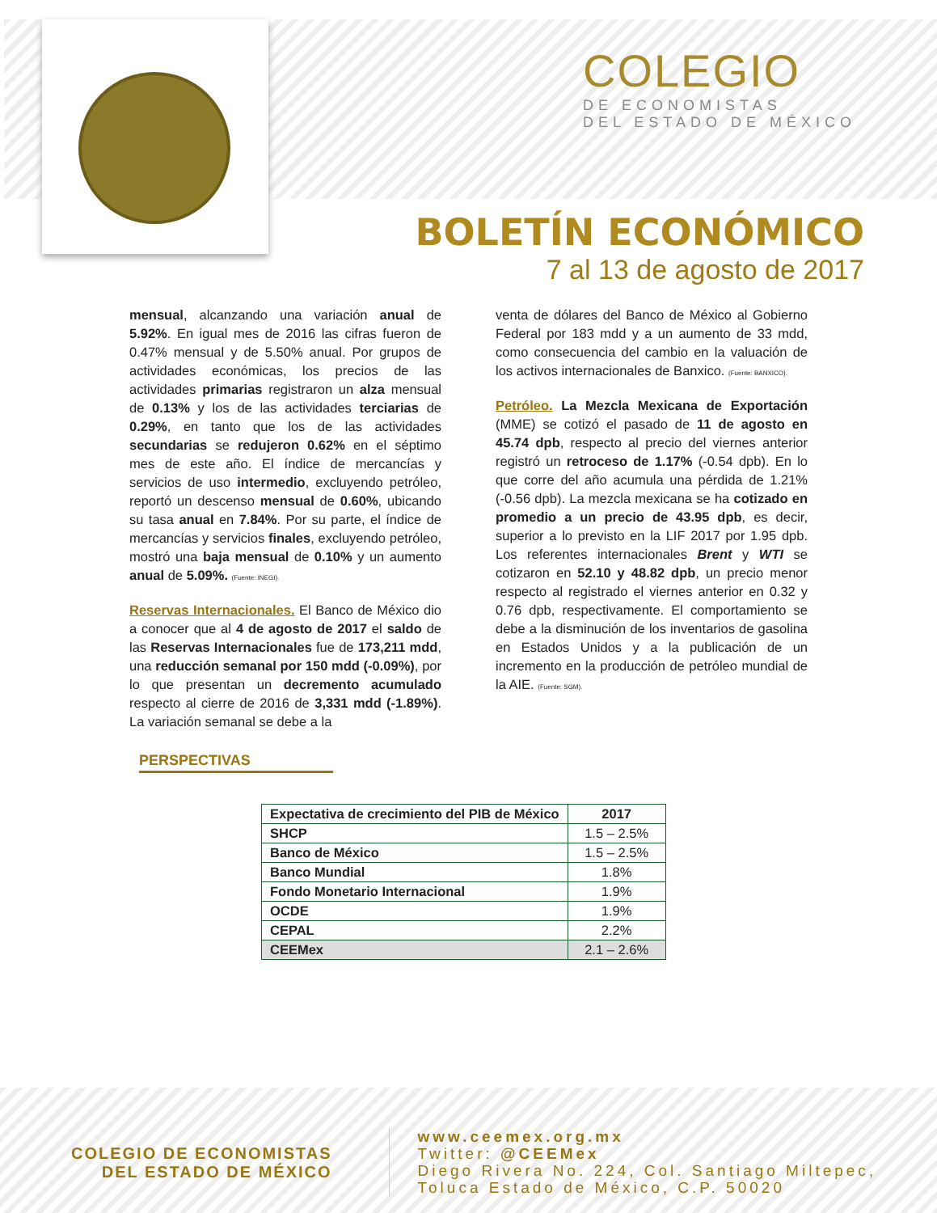COLEGIO
DE ECONOMISTAS
DEL ESTADO DE MÉXICO
BOLETÍN ECONÓMICO
7 al 13 de agosto de 2017
mensual, alcanzando una variación anual de 5.92%. En igual mes de 2016 las cifras fueron de 0.47% mensual y de 5.50% anual. Por grupos de actividades económicas, los precios de las actividades primarias registraron un alza mensual de 0.13% y los de las actividades terciarias de 0.29%, en tanto que los de las actividades secundarias se redujeron 0.62% en el séptimo mes de este año. El índice de mercancías y servicios de uso intermedio, excluyendo petróleo, reportó un descenso mensual de 0.60%, ubicando su tasa anual en 7.84%. Por su parte, el índice de mercancías y servicios finales, excluyendo petróleo, mostró una baja mensual de 0.10% y un aumento anual de 5.09%. (Fuente: INEGI).
Reservas Internacionales. El Banco de México dio a conocer que al 4 de agosto de 2017 el saldo de las Reservas Internacionales fue de 173,211 mdd, una reducción semanal por 150 mdd (-0.09%), por lo que presentan un decremento acumulado respecto al cierre de 2016 de 3,331 mdd (-1.89%). La variación semanal se debe a la
venta de dólares del Banco de México al Gobierno Federal por 183 mdd y a un aumento de 33 mdd, como consecuencia del cambio en la valuación de los activos internacionales de Banxico. (Fuente: BANXICO).
Petróleo. La Mezcla Mexicana de Exportación (MME) se cotizó el pasado de 11 de agosto en 45.74 dpb, respecto al precio del viernes anterior registró un retroceso de 1.17% (-0.54 dpb). En lo que corre del año acumula una pérdida de 1.21% (-0.56 dpb). La mezcla mexicana se ha cotizado en promedio a un precio de 43.95 dpb, es decir, superior a lo previsto en la LIF 2017 por 1.95 dpb. Los referentes internacionales Brent y WTI se cotizaron en 52.10 y 48.82 dpb, un precio menor respecto al registrado el viernes anterior en 0.32 y 0.76 dpb, respectivamente. El comportamiento se debe a la disminución de los inventarios de gasolina en Estados Unidos y a la publicación de un incremento en la producción de petróleo mundial de la AIE. (Fuente: SGM).
PERSPECTIVAS
| Expectativa de crecimiento del PIB de México | 2017 |
| --- | --- |
| SHCP | 1.5 – 2.5% |
| Banco de México | 1.5 – 2.5% |
| Banco Mundial | 1.8% |
| Fondo Monetario Internacional | 1.9% |
| OCDE | 1.9% |
| CEPAL | 2.2% |
| CEEMex | 2.1 – 2.6% |
COLEGIO DE ECONOMISTAS
DEL ESTADO DE MÉXICO
www.ceemex.org.mx
Twitter: @CEEMex
Diego Rivera No. 224, Col. Santiago Miltepec,
Toluca Estado de México, C.P. 50020